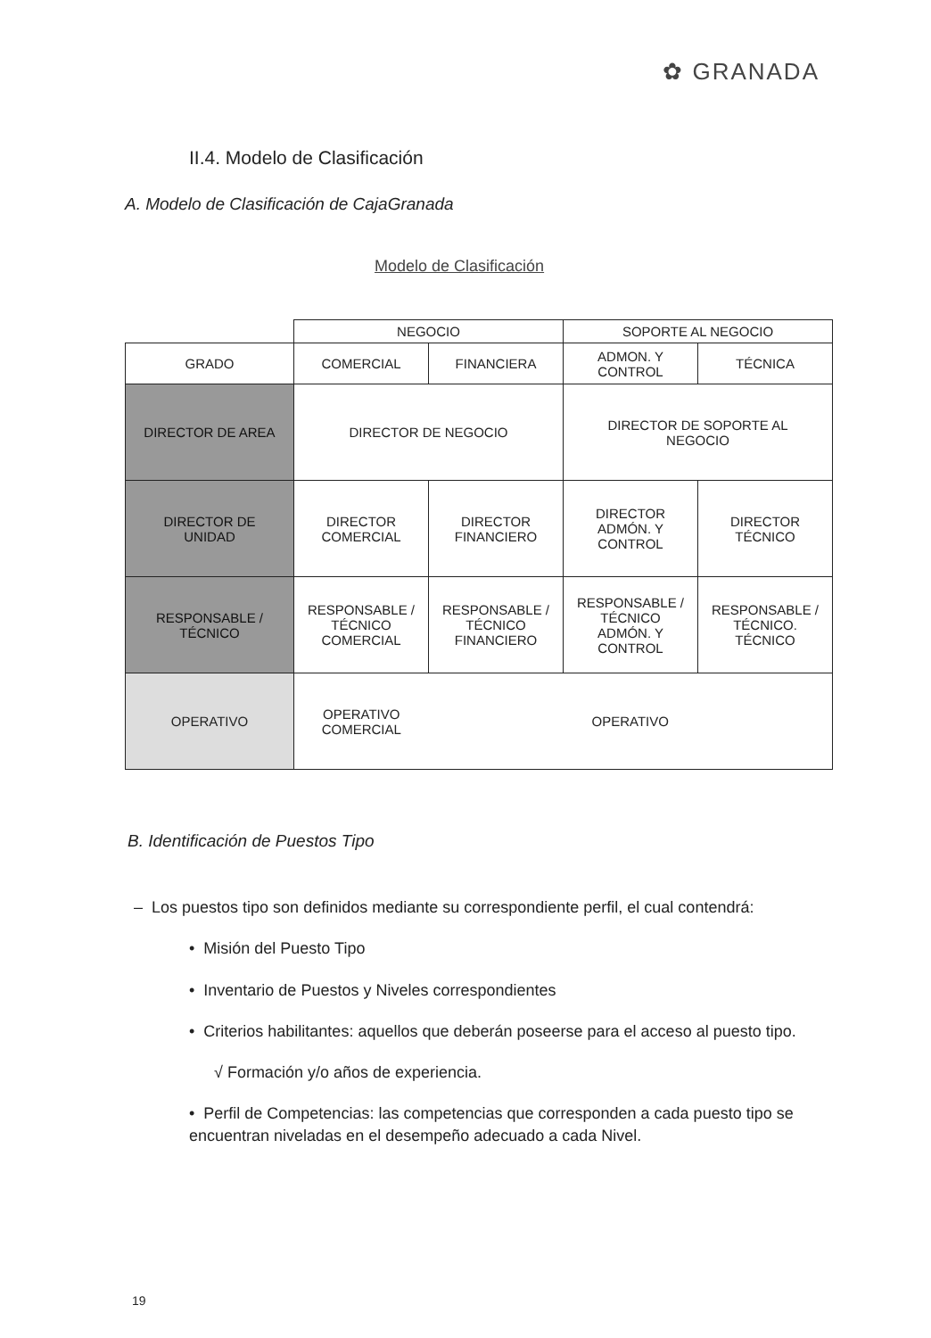✿ GRANADA
II.4. Modelo de Clasificación
A. Modelo de Clasificación de CajaGranada
Modelo de Clasificación
| | NEGOCIO | | SOPORTE AL NEGOCIO | |
| GRADO | COMERCIAL | FINANCIERA | ADMON. Y CONTROL | TÉCNICA |
| DIRECTOR DE AREA | DIRECTOR DE NEGOCIO | | DIRECTOR DE SOPORTE AL NEGOCIO | |
| DIRECTOR DE UNIDAD | DIRECTOR COMERCIAL | DIRECTOR FINANCIERO | DIRECTOR ADMÓN. Y CONTROL | DIRECTOR TÉCNICO |
| RESPONSABLE / TÉCNICO | RESPONSABLE / TÉCNICO COMERCIAL | RESPONSABLE / TÉCNICO FINANCIERO | RESPONSABLE / TÉCNICO ADMÓN. Y CONTROL | RESPONSABLE / TÉCNICO. TÉCNICO |
| OPERATIVO | OPERATIVO COMERCIAL | OPERATIVO | | |
B. Identificación de Puestos Tipo
– Los puestos tipo son definidos mediante su correspondiente perfil, el cual contendrá:
• Misión del Puesto Tipo
• Inventario de Puestos y Niveles correspondientes
• Criterios habilitantes: aquellos que deberán poseerse para el acceso al puesto tipo.
√ Formación y/o años de experiencia.
• Perfil de Competencias: las competencias que corresponden a cada puesto tipo se encuentran niveladas en el desempeño adecuado a cada Nivel.
19